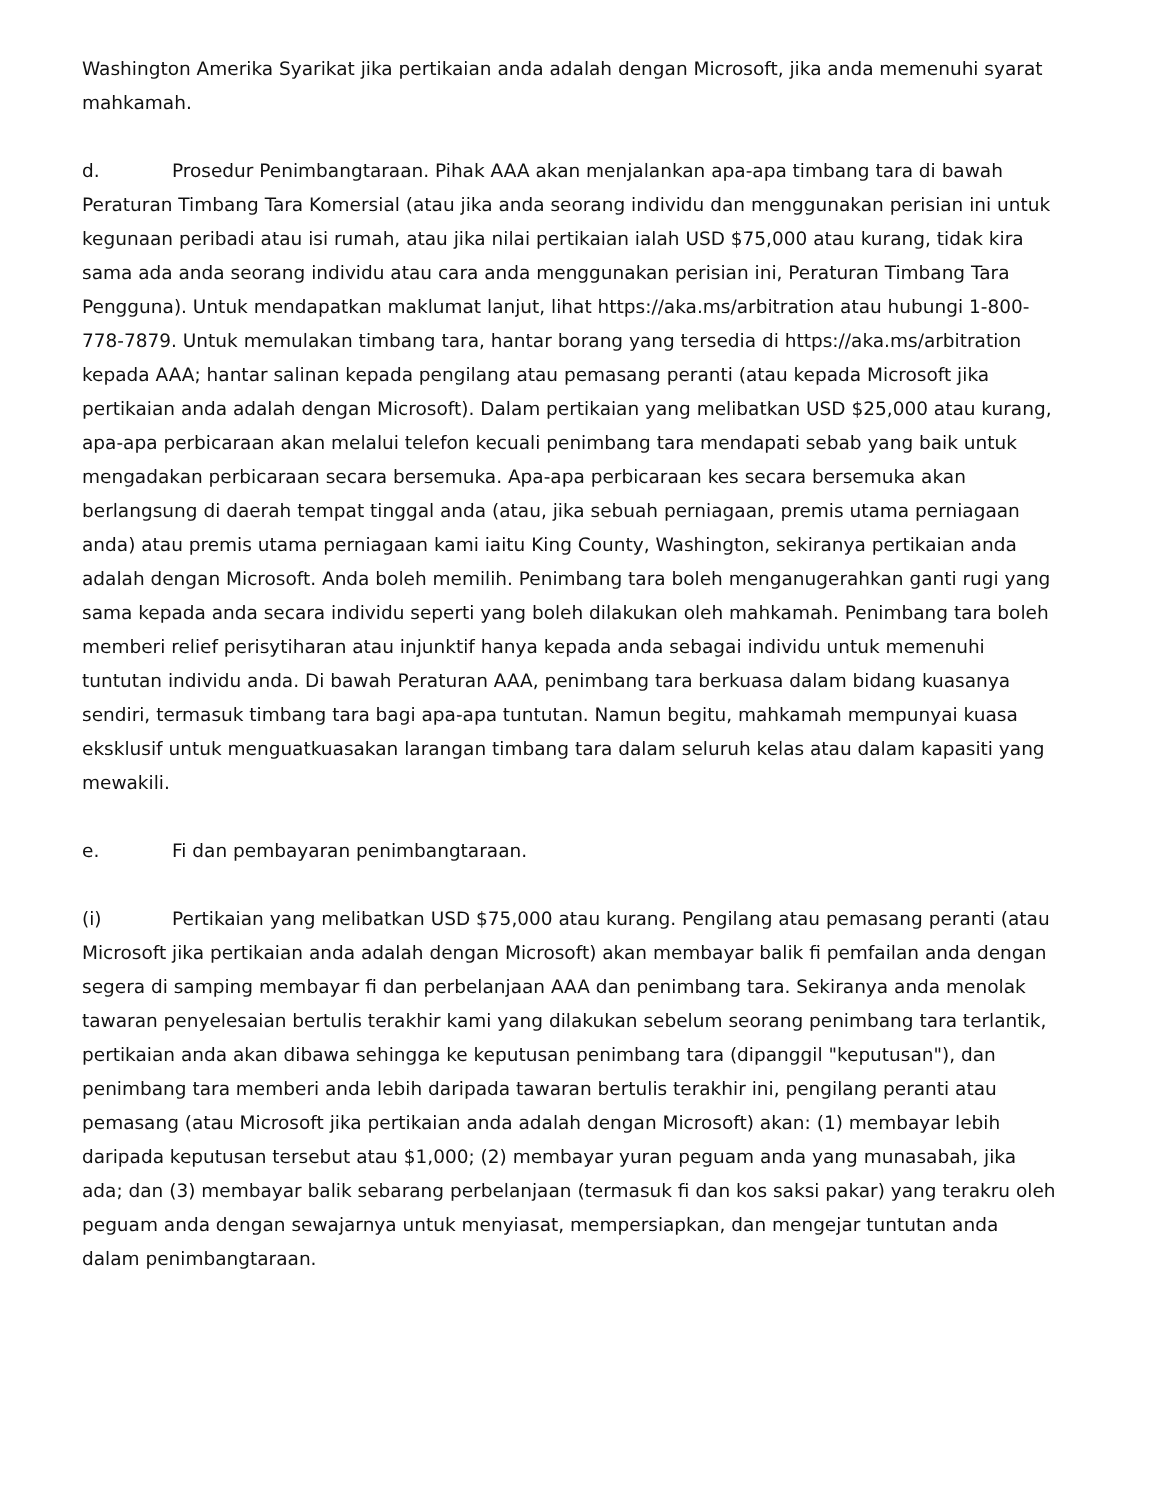Washington Amerika Syarikat jika pertikaian anda adalah dengan Microsoft, jika anda memenuhi syarat mahkamah.
d. Prosedur Penimbangtaraan. Pihak AAA akan menjalankan apa-apa timbang tara di bawah Peraturan Timbang Tara Komersial (atau jika anda seorang individu dan menggunakan perisian ini untuk kegunaan peribadi atau isi rumah, atau jika nilai pertikaian ialah USD $75,000 atau kurang, tidak kira sama ada anda seorang individu atau cara anda menggunakan perisian ini, Peraturan Timbang Tara Pengguna). Untuk mendapatkan maklumat lanjut, lihat https://aka.ms/arbitration atau hubungi 1-800-778-7879. Untuk memulakan timbang tara, hantar borang yang tersedia di https://aka.ms/arbitration kepada AAA; hantar salinan kepada pengilang atau pemasang peranti (atau kepada Microsoft jika pertikaian anda adalah dengan Microsoft). Dalam pertikaian yang melibatkan USD $25,000 atau kurang, apa-apa perbicaraan akan melalui telefon kecuali penimbang tara mendapati sebab yang baik untuk mengadakan perbicaraan secara bersemuka. Apa-apa perbicaraan kes secara bersemuka akan berlangsung di daerah tempat tinggal anda (atau, jika sebuah perniagaan, premis utama perniagaan anda) atau premis utama perniagaan kami iaitu King County, Washington, sekiranya pertikaian anda adalah dengan Microsoft. Anda boleh memilih. Penimbang tara boleh menganugerahkan ganti rugi yang sama kepada anda secara individu seperti yang boleh dilakukan oleh mahkamah. Penimbang tara boleh memberi relief perisytiharan atau injunktif hanya kepada anda sebagai individu untuk memenuhi tuntutan individu anda. Di bawah Peraturan AAA, penimbang tara berkuasa dalam bidang kuasanya sendiri, termasuk timbang tara bagi apa-apa tuntutan. Namun begitu, mahkamah mempunyai kuasa eksklusif untuk menguatkuasakan larangan timbang tara dalam seluruh kelas atau dalam kapasiti yang mewakili.
e. Fi dan pembayaran penimbangtaraan.
(i) Pertikaian yang melibatkan USD $75,000 atau kurang. Pengilang atau pemasang peranti (atau Microsoft jika pertikaian anda adalah dengan Microsoft) akan membayar balik fi pemfailan anda dengan segera di samping membayar fi dan perbelanjaan AAA dan penimbang tara. Sekiranya anda menolak tawaran penyelesaian bertulis terakhir kami yang dilakukan sebelum seorang penimbang tara terlantik, pertikaian anda akan dibawa sehingga ke keputusan penimbang tara (dipanggil "keputusan"), dan penimbang tara memberi anda lebih daripada tawaran bertulis terakhir ini, pengilang peranti atau pemasang (atau Microsoft jika pertikaian anda adalah dengan Microsoft) akan: (1) membayar lebih daripada keputusan tersebut atau $1,000; (2) membayar yuran peguam anda yang munasabah, jika ada; dan (3) membayar balik sebarang perbelanjaan (termasuk fi dan kos saksi pakar) yang terakru oleh peguam anda dengan sewajarnya untuk menyiasat, mempersiapkan, dan mengejar tuntutan anda dalam penimbangtaraan.